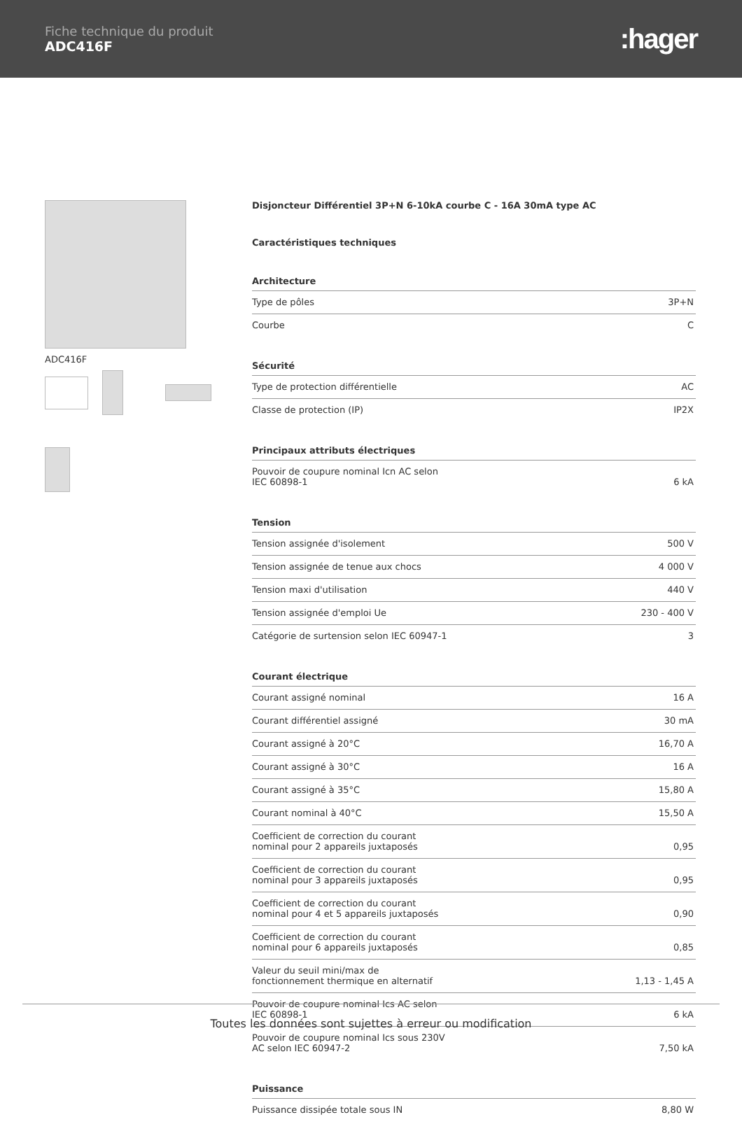Fiche technique du produit
ADC416F
:hager
ADC416F
Disjoncteur Différentiel 3P+N 6-10kA courbe C - 16A 30mA type AC
Caractéristiques techniques
Architecture
| Type de pôles | 3P+N |
| Courbe | C |
Sécurité
| Type de protection différentielle | AC |
| Classe de protection (IP) | IP2X |
Principaux attributs électriques
| Pouvoir de coupure nominal Icn AC selon IEC 60898-1 | 6 kA |
Tension
| Tension assignée d'isolement | 500 V |
| Tension assignée de tenue aux chocs | 4 000 V |
| Tension maxi d'utilisation | 440 V |
| Tension assignée d'emploi Ue | 230 - 400 V |
| Catégorie de surtension selon IEC 60947-1 | 3 |
Courant électrique
| Courant assigné nominal | 16 A |
| Courant différentiel assigné | 30 mA |
| Courant assigné à 20°C | 16,70 A |
| Courant assigné à 30°C | 16 A |
| Courant assigné à 35°C | 15,80 A |
| Courant nominal à 40°C | 15,50 A |
| Coefficient de correction du courant nominal pour 2 appareils juxtaposés | 0,95 |
| Coefficient de correction du courant nominal pour 3 appareils juxtaposés | 0,95 |
| Coefficient de correction du courant nominal pour 4 et 5 appareils juxtaposés | 0,90 |
| Coefficient de correction du courant nominal pour 6 appareils juxtaposés | 0,85 |
| Valeur du seuil mini/max de fonctionnement thermique en alternatif | 1,13 - 1,45 A |
| Pouvoir de coupure nominal Ics AC selon IEC 60898-1 | 6 kA |
| Pouvoir de coupure nominal Ics sous 230V AC selon IEC 60947-2 | 7,50 kA |
Puissance
| Puissance dissipée totale sous IN | 8,80 W |
Toutes les données sont sujettes à erreur ou modification